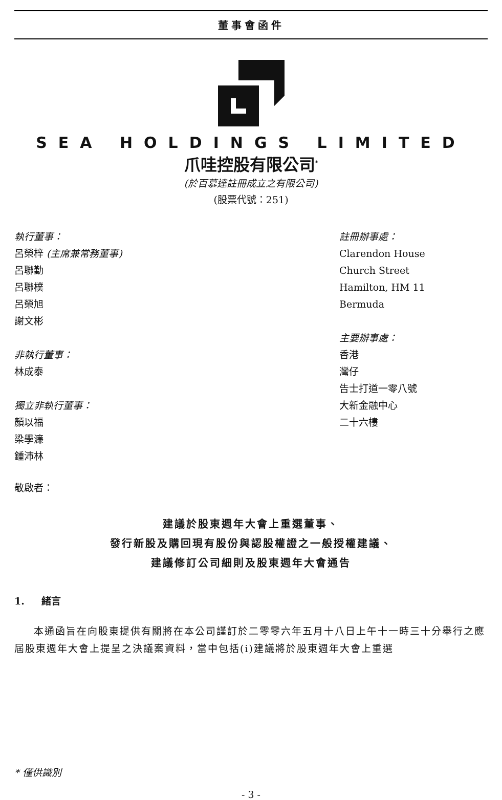董事會函件
SEA HOLDINGS LIMITED
爪哇控股有限公司<sup>*</sup>
(於百慕達註冊成立之有限公司)
(股票代號：251)
執行董事：
呂榮梓 (主席兼常務董事)
呂聯勤
呂聯樸
呂榮旭
謝文彬
非執行董事：
林成泰
獨立非執行董事：
顏以福
梁學濂
鍾沛林
註冊辦事處：
Clarendon House
Church Street
Hamilton, HM 11
Bermuda
主要辦事處：
香港
灣仔
告士打道一零八號
大新金融中心
二十六樓
敬啟者：
建議於股東週年大會上重選董事、
發行新股及購回現有股份與認股權證之一般授權建議、
建議修訂公司細則及股東週年大會通告
1. 緒言
本通函旨在向股東提供有關將在本公司謹訂於二零零六年五月十八日上午十一時三十分舉行之應屆股東週年大會上提呈之決議案資料，當中包括(i)建議將於股東週年大會上重選
* 僅供識別
- 3 -